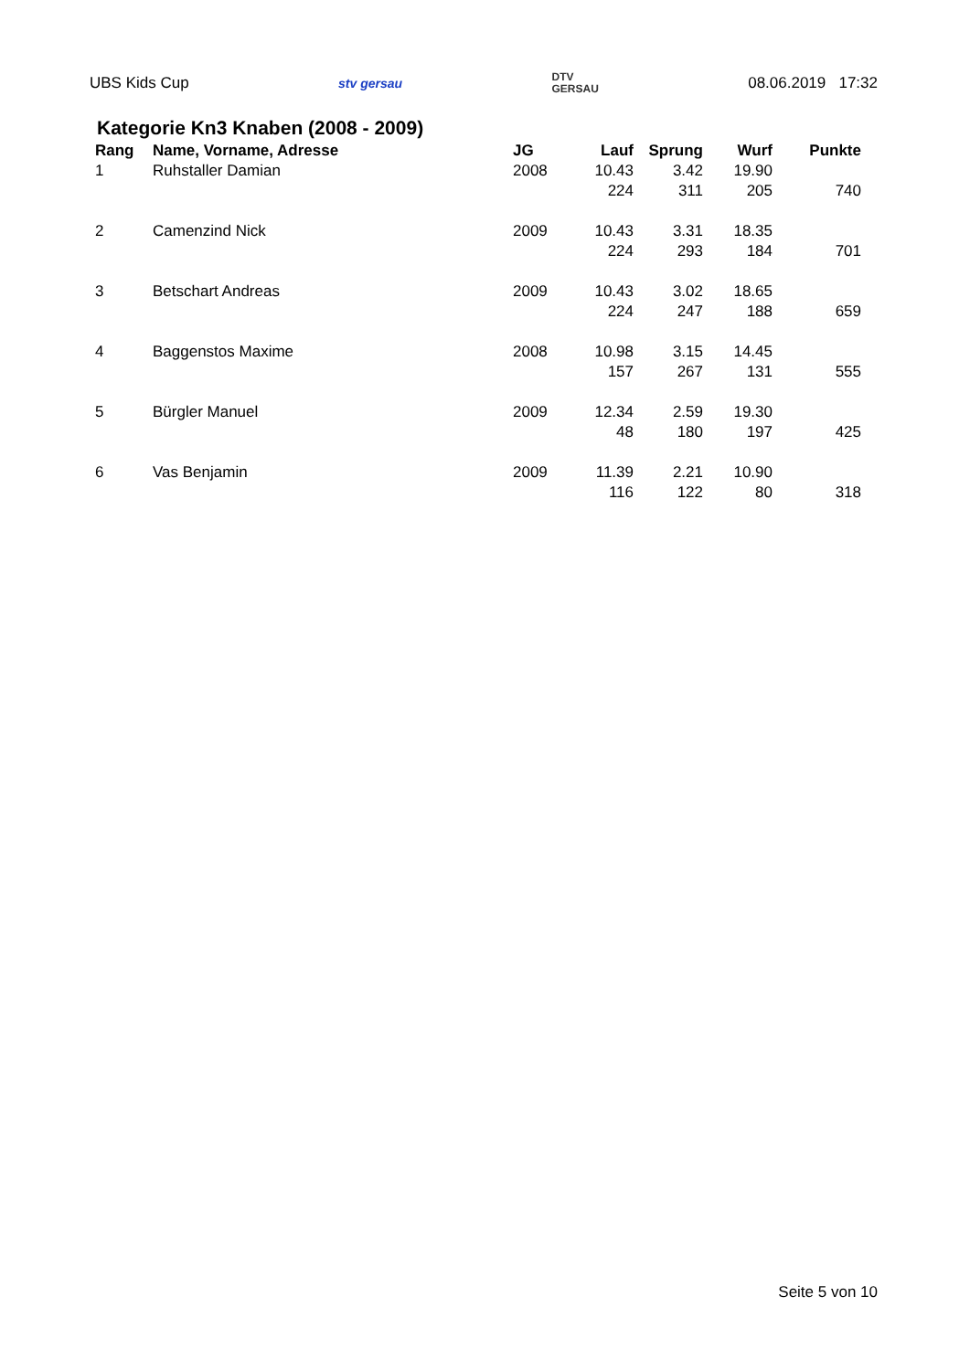UBS Kids Cup stv gersau DTV
GERSAU 08.06.2019 17:32
Kategorie Kn3 Knaben (2008 - 2009)
| Rang | Name, Vorname, Adresse | JG | Lauf | Sprung | Wurf | Punkte |
| --- | --- | --- | --- | --- | --- | --- |
| 1 | Ruhstaller Damian | 2008 | 10.43 | 3.42 | 19.90 | |
| | | | 224 | 311 | 205 | 740 |
| 2 | Camenzind Nick | 2009 | 10.43 | 3.31 | 18.35 | |
| | | | 224 | 293 | 184 | 701 |
| 3 | Betschart Andreas | 2009 | 10.43 | 3.02 | 18.65 | |
| | | | 224 | 247 | 188 | 659 |
| 4 | Baggenstos Maxime | 2008 | 10.98 | 3.15 | 14.45 | |
| | | | 157 | 267 | 131 | 555 |
| 5 | Bürgler Manuel | 2009 | 12.34 | 2.59 | 19.30 | |
| | | | 48 | 180 | 197 | 425 |
| 6 | Vas Benjamin | 2009 | 11.39 | 2.21 | 10.90 | |
| | | | 116 | 122 | 80 | 318 |
Seite 5 von 10